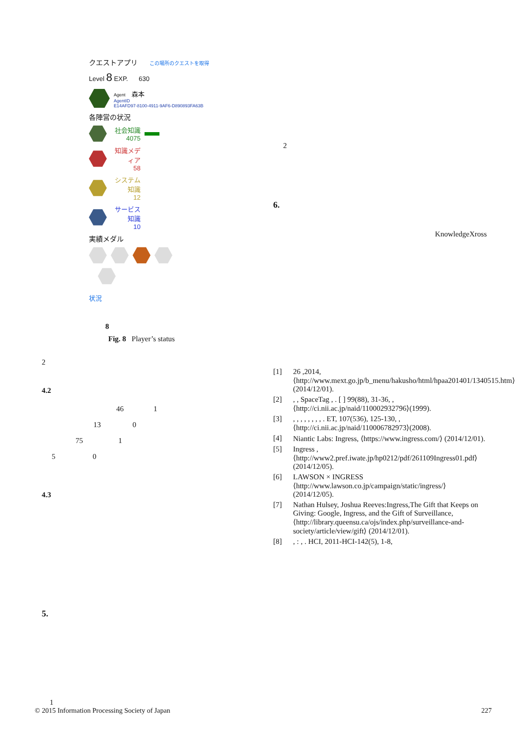クエストアプリ この場所のクエストを取得
Level 8 EXP. 630
Agent 森本
AgentID
E14AFD97-8100-4911-9AF6-D890893FA63B
各陣営の状況
社会知識
4075
知識メディア
58
システム知識
12
サービス知識
10
実績メダル
状況
8
Fig. 8 Player’s status
2
4.2
46 1
13 0
75 1
5 0
4.3
5.
1
2
6.
KnowledgeXross
[1] 26 ,2014, ⟨http://www.mext.go.jp/b_menu/hakusho/html/hpaa201401/1340515.htm⟩(2014/12/01).
[2], , SpaceTag , . [ ] 99(88), 31-36, , ⟨http://ci.nii.ac.jp/naid/110002932796⟩(1999).
[3], , , , , , , , . ET, 107(536), 125-130, , ⟨http://ci.nii.ac.jp/naid/110006782973⟩(2008).
[4] Niantic Labs: Ingress, ⟨https://www.ingress.com/⟩ (2014/12/01).
[5] Ingress , ⟨http://www2.pref.iwate.jp/hp0212/pdf/261109Ingress01.pdf⟩(2014/12/05).
[6] LAWSON × INGRESS ⟨http://www.lawson.co.jp/campaign/static/ingress/⟩(2014/12/05).
[7] Nathan Hulsey, Joshua Reeves:Ingress,The Gift that Keeps on Giving: Google, Ingress, and the Gift of Surveillance, ⟨http://library.queensu.ca/ojs/index.php/surveillance-and-society/article/view/gift⟩ (2014/12/01).
[8], : , . HCI, 2011-HCI-142(5), 1-8,
© 2015 Information Processing Society of Japan 227